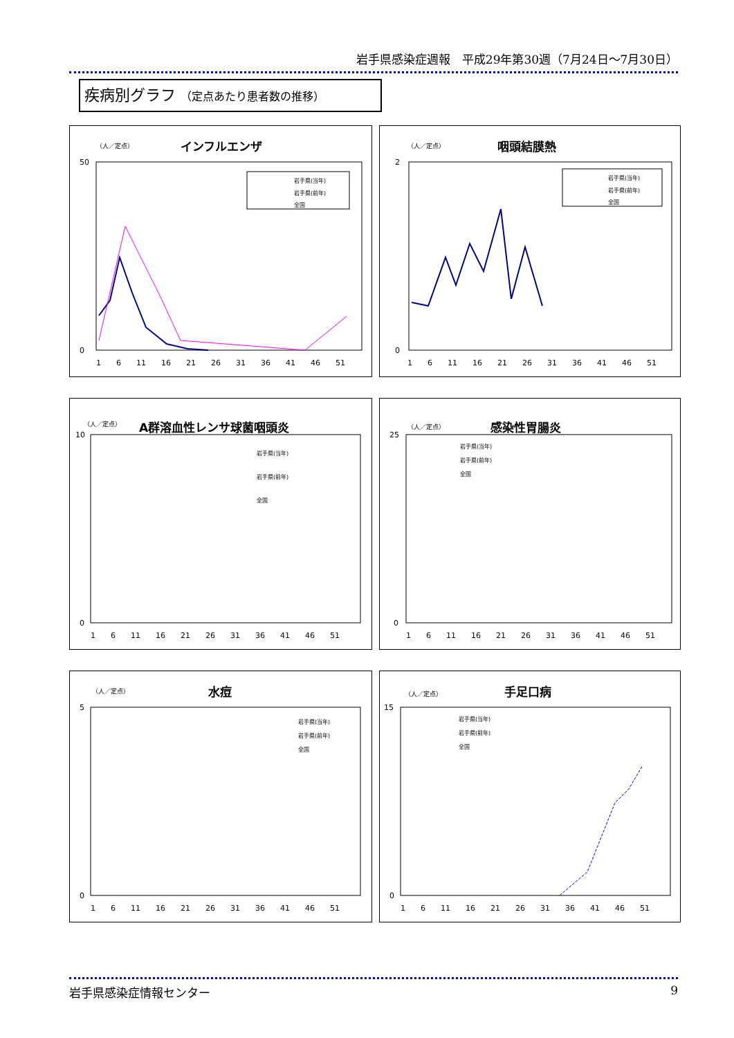岩手県感染症週報　平成29年第30週（7月24日～7月30日）
疾病別グラフ （定点あたり患者数の推移）
（人／定点）
インフルエンザ
岩手県(当年)
岩手県(前年)
全国
50
0
1　　6　　11　　16　　21　　26　　31　　36　　41　　46　　51
（人／定点）
咽頭結膜熱
岩手県(当年)
岩手県(前年)
全国
2
0
1　　6　　11　　16　　21　　26　　31　　36　　41　　46　　51
（人／定点）
A群溶血性レンサ球菌咽頭炎
岩手県(当年)
岩手県(前年)
全国
10
0
1　　6　　11　　16　　21　　26　　31　　36　　41　　46　　51
（人／定点）
感染性胃腸炎
岩手県(当年)
岩手県(前年)
全国
25
0
1　　6　　11　　16　　21　　26　　31　　36　　41　　46　　51
（人／定点）
水痘
岩手県(当年)
岩手県(前年)
全国
5
0
1　　6　　11　　16　　21　　26　　31　　36　　41　　46　　51
（人／定点）
手足口病
岩手県(当年)
岩手県(前年)
全国
15
0
1　　6　　11　　16　　21　　26　　31　　36　　41　　46　　51
岩手県感染症情報センター 9